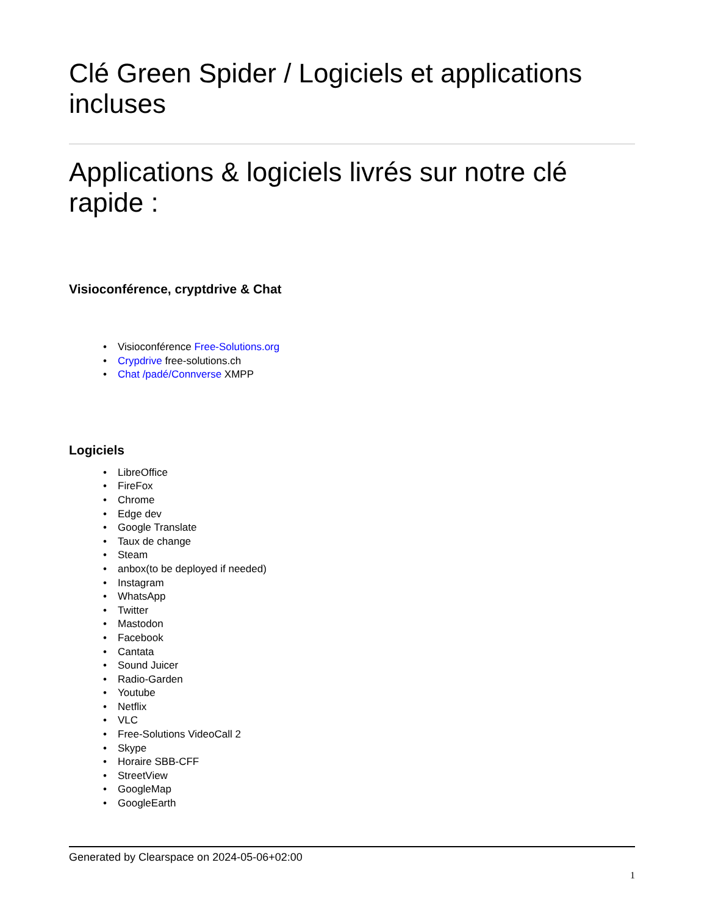Clé Green Spider / Logiciels et applications incluses
Applications & logiciels livrés sur notre clé rapide :
Visioconférence, cryptdrive & Chat
• Visioconférence Free-Solutions.org
• Crypdrive free-solutions.ch
• Chat /padé/Connverse XMPP
Logiciels
• LibreOffice
• FireFox
• Chrome
• Edge dev
• Google Translate
• Taux de change
• Steam
• anbox(to be deployed if needed)
• Instagram
• WhatsApp
• Twitter
• Mastodon
• Facebook
• Cantata
• Sound Juicer
• Radio-Garden
• Youtube
• Netflix
• VLC
• Free-Solutions VideoCall 2
• Skype
• Horaire SBB-CFF
• StreetView
• GoogleMap
• GoogleEarth
Generated by Clearspace on 2024-05-06+02:00
1